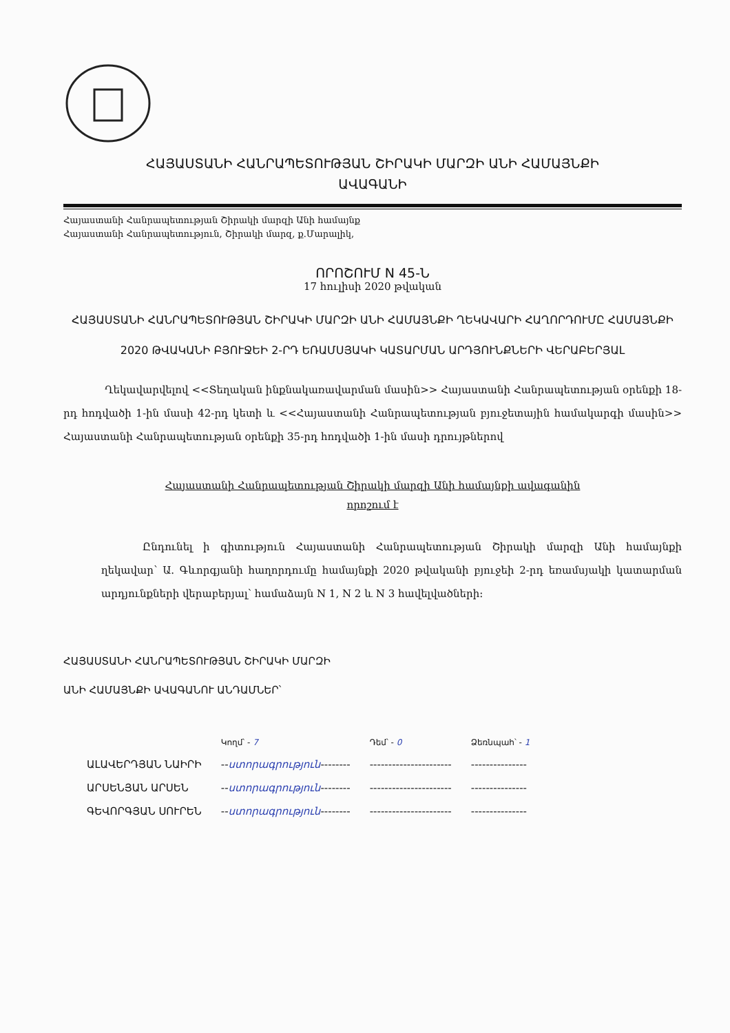ՀԱՅԱՍՏԱՆԻ ՀԱՆՐԱՊԵՏՈՒԹՅԱՆ ՇԻՐԱԿԻ ՄԱՐԶԻ ԱՆԻ ՀԱՄԱՅՆՔԻ
ԱՎԱԳԱՆԻ
Հայաստանի Հանրապետության Շիրակի մարզի Անի համայնք
Հայաստանի Հանրապետություն, Շիրակի մարզ, ք.Մարալիկ,
ՈՐՈՇՈՒՄ N 45-Ն
17 հուլիսի 2020 թվական
ՀԱՅԱՍՏԱՆԻ ՀԱՆՐԱՊԵՏՈՒԹՅԱՆ ՇԻՐԱԿԻ ՄԱՐԶԻ ԱՆԻ ՀԱՄԱՅՆՔԻ ՂԵԿԱՎԱՐԻ ՀԱՂՈՐԴՈՒՄԸ ՀԱՄԱՅՆՔԻ 2020 ԹՎԱԿԱՆԻ ԲՅՈՒՋԵԻ 2-ՐԴ ԵՌԱՄՍՅԱԿԻ ԿԱՏԱՐՄԱՆ ԱՐԴՅՈՒՆՔՆԵՐԻ ՎԵՐԱԲԵՐՅԱԼ
Ղեկավարվելով <<Տեղական ինքնակառավարման մասին>> Հայաստանի Հանրապետության օրենքի 18-րդ հոդվածի 1-ին մասի 42-րդ կետի և <<Հայաստանի Հանրապետության բյուջետային համակարգի մասին>> Հայաստանի Հանրապետության օրենքի 35-րդ հոդվածի 1-ին մասի դրույթներով
Հայաստանի Հանրապետության Շիրակի մարզի Անի համայնքի ավագանին
որոշում է
Ընդունել ի գիտություն Հայաստանի Հանրապետության Շիրակի մարզի Անի համայնքի ղեկավար՝ Ա. Գևորգյանի հաղորդումը համայնքի 2020 թվականի բյուջեի 2-րդ եռամսյակի կատարման արդյունքների վերաբերյալ՝ համաձայն N 1, N 2 և N 3 հավելվածների:
ՀԱՅԱՍՏԱՆԻ ՀԱՆՐԱՊԵՏՈՒԹՅԱՆ ՇԻՐԱԿԻ ՄԱՐԶԻ
ԱՆԻ ՀԱՄԱՅՆՔԻ ԱՎԱԳԱՆՈՒ ԱՆԴԱՄՆԵՐ՝
| | Կողմ՝ - 7 | Դեմ՝ - 0 | Ձեռնպահ՝ - 1 |
| --- | --- | --- | --- |
| ԱԼԱՎԵՐԴՅԱՆ ՆԱԻՐԻ | -- ստորագրություն -------- | ---------------------- | --------------- |
| ԱՐՍԵՆՅԱՆ ԱՐՍԵՆ | -- ստորագրություն -------- | ---------------------- | --------------- |
| ԳԵՎՈՐԳՅԱՆ ՍՈՒՐԵՆ | -- ստորագրություն -------- | ---------------------- | --------------- |